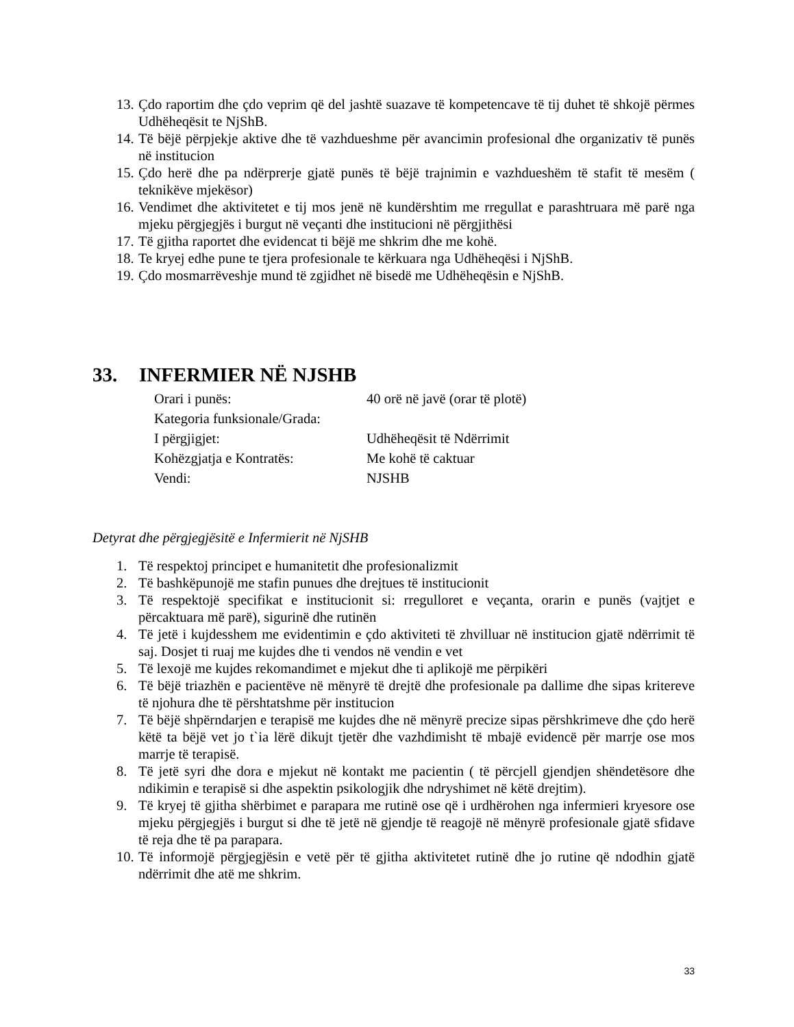13. Çdo raportim dhe çdo veprim që del jashtë suazave të kompetencave të tij duhet të shkojë përmes Udhëheqësit te NjShB.
14. Të bëjë përpjekje aktive dhe të vazhdueshme për avancimin profesional dhe organizativ të punës në institucion
15. Çdo herë dhe pa ndërprerje gjatë punës të bëjë trajnimin e vazhdueshëm të stafit të mesëm ( teknikëve mjekësor)
16. Vendimet dhe aktivitetet e tij mos jenë në kundërshtim me rregullat e parashtruara më parë nga mjeku përgjegjës i burgut në veçanti dhe institucioni në përgjithësi
17. Të gjitha raportet dhe evidencat ti bëjë me shkrim dhe me kohë.
18. Te kryej edhe pune te tjera profesionale te kërkuara nga Udhëheqësi i NjShB.
19. Çdo mosmarrëveshje mund të zgjidhet në bisedë me Udhëheqësin e NjShB.
33. INFERMIER NË NJSHB
Orari i punës: 40 orë në javë (orar të plotë)
Kategoria funksionale/Grada:
I përgjigjet: Udhëheqësit të Ndërrimit
Kohëzgjatja e Kontratës: Me kohë të caktuar
Vendi: NJSHB
Detyrat dhe përgjegjësitë e Infermierit në NjSHB
1. Të respektoj principet e humanitetit dhe profesionalizmit
2. Të bashkëpunojë me stafin punues dhe drejtues të institucionit
3. Të respektojë specifikat e institucionit si: rregulloret e veçanta, orarin e punës (vajtjet e përcaktuara më parë), sigurinë dhe rutinën
4. Të jetë i kujdesshem me evidentimin e çdo aktiviteti të zhvilluar në institucion gjatë ndërrimit të saj. Dosjet ti ruaj me kujdes dhe ti vendos në vendin e vet
5. Të lexojë me kujdes rekomandimet e mjekut dhe ti aplikojë me përpikëri
6. Të bëjë triazhën e pacientëve në mënyrë të drejtë dhe profesionale pa dallime dhe sipas kritereve të njohura dhe të përshtatshme për institucion
7. Të bëjë shpërndarjen e terapisë me kujdes dhe në mënyrë precize sipas përshkrimeve dhe çdo herë këtë ta bëjë vet jo t`ia lërë dikujt tjetër dhe vazhdimisht të mbajë evidencë për marrje ose mos marrje të terapisë.
8. Të jetë syri dhe dora e mjekut në kontakt me pacientin ( të përcjell gjendjen shëndetësore dhe ndikimin e terapisë si dhe aspektin psikologjik dhe ndryshimet në këtë drejtim).
9. Të kryej të gjitha shërbimet e parapara me rutinë ose që i urdhërohen nga infermieri kryesore ose mjeku përgjegjës i burgut si dhe të jetë në gjendje të reagojë në mënyrë profesionale gjatë sfidave të reja dhe të pa parapara.
10. Të informojë përgjegjësin e vetë për të gjitha aktivitetet rutinë dhe jo rutine që ndodhin gjatë ndërrimit dhe atë me shkrim.
33